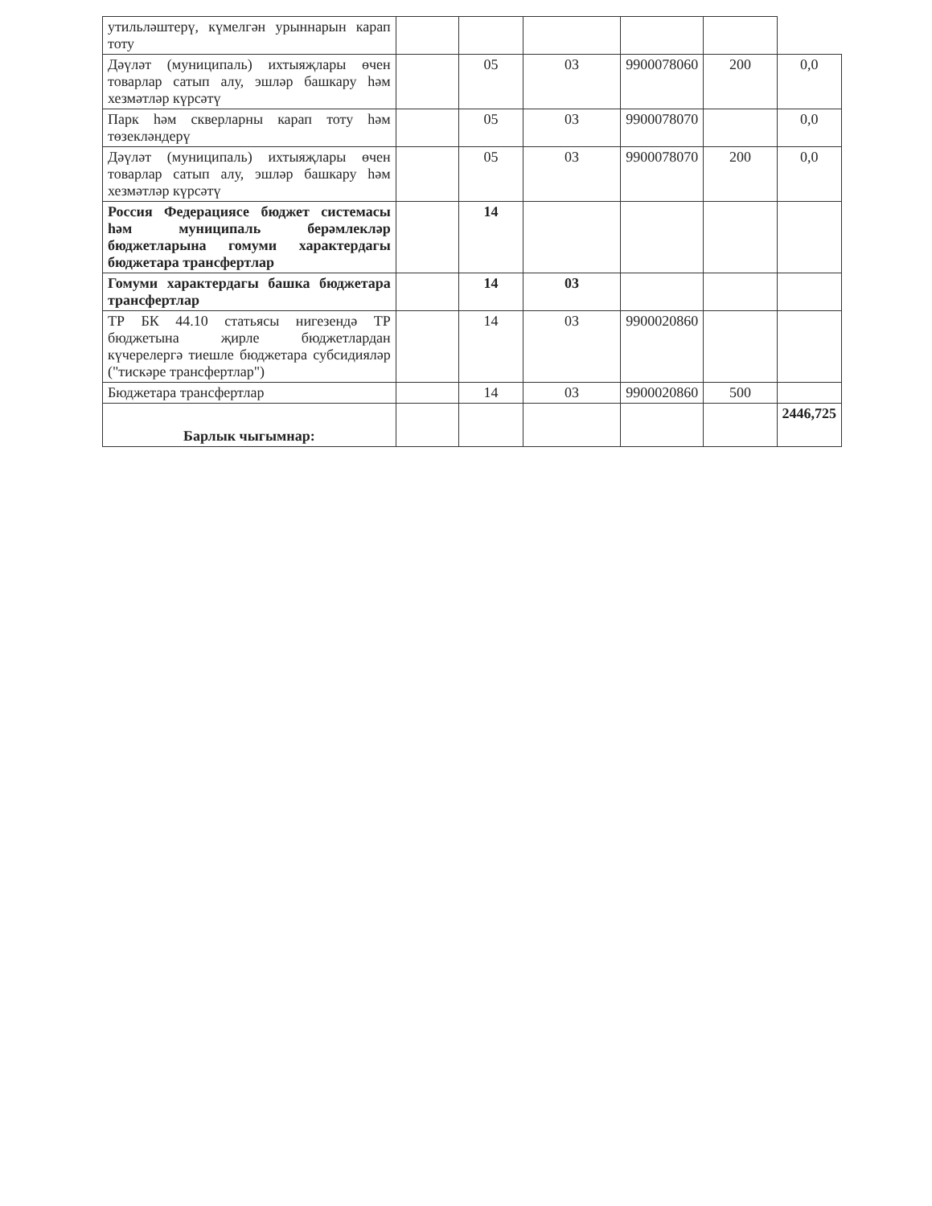| утильләштерү, күмелгән урыннарын карап тоту | | | | | | |
| Дәүләт (муниципаль) ихтыяҗлары өчен товарлар сатып алу, эшләр башкару һәм хезмәтләр күрсәтү | | 05 | 03 | 9900078060 | 200 | 0,0 |
| Парк һәм скверларны карап тоту һәм төзекләндерү | | 05 | 03 | 9900078070 | | 0,0 |
| Дәүләт (муниципаль) ихтыяҗлары өчен товарлар сатып алу, эшләр башкару һәм хезмәтләр күрсәтү | | 05 | 03 | 9900078070 | 200 | 0,0 |
| Россия Федерациясе бюджет системасы һәм муниципаль берәмлекләр бюджетларына гомуми характердагы бюджетара трансфертлар | | 14 | | | | |
| Гомуми характердагы башка бюджетара трансфертлар | | 14 | 03 | | | |
| ТР БК 44.10 статьясы нигезендә ТР бюджетына җирле бюджетлардан күчерелергә тиешле бюджетара субсидияләр ("тискәре трансфертлар") | | 14 | 03 | 9900020860 | | |
| Бюджетара трансфертлар | | 14 | 03 | 9900020860 | 500 | |
| Барлык чыгымнар: | | | | | | 2446,725 |